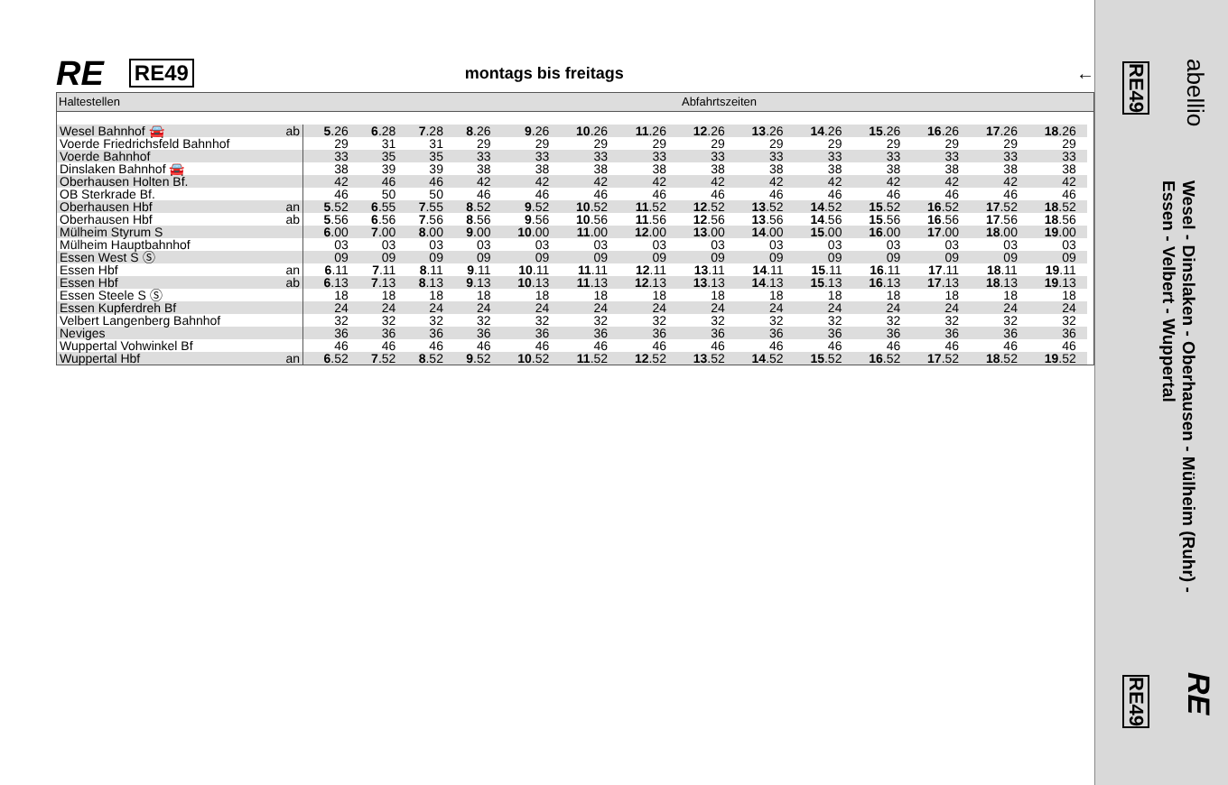RE RE49 montags bis freitags ←
| Haltestellen | | | Abfahrtszeiten | | | | | | | | | | | | | | |
| --- | --- | --- | --- | --- | --- | --- | --- | --- | --- | --- | --- | --- | --- | --- | --- | --- | --- |
| Wesel Bahnhof 🚘 | ab | 5 .26 | 6 .28 | 7 .28 | 8 .26 | 9 .26 | 10 .26 | 11 .26 | 12 .26 | 13 .26 | 14 .26 | 15 .26 | 16 .26 | 17 .26 | 18 .26 | | |
| Voerde Friedrichsfeld Bahnhof | | 29 | 31 | 31 | 29 | 29 | 29 | 29 | 29 | 29 | 29 | 29 | 29 | 29 | 29 | | |
| Voerde Bahnhof | | 33 | 35 | 35 | 33 | 33 | 33 | 33 | 33 | 33 | 33 | 33 | 33 | 33 | 33 | | |
| Dinslaken Bahnhof 🚘 | | 38 | 39 | 39 | 38 | 38 | 38 | 38 | 38 | 38 | 38 | 38 | 38 | 38 | 38 | | |
| Oberhausen Holten Bf. | | 42 | 46 | 46 | 42 | 42 | 42 | 42 | 42 | 42 | 42 | 42 | 42 | 42 | 42 | | |
| OB Sterkrade Bf. | | 46 | 50 | 50 | 46 | 46 | 46 | 46 | 46 | 46 | 46 | 46 | 46 | 46 | 46 | | |
| Oberhausen Hbf | an | 5 .52 | 6 .55 | 7 .55 | 8 .52 | 9 .52 | 10 .52 | 11 .52 | 12 .52 | 13 .52 | 14 .52 | 15 .52 | 16 .52 | 17 .52 | 18 .52 | | |
| Oberhausen Hbf | ab | 5 .56 | 6 .56 | 7 .56 | 8 .56 | 9 .56 | 10 .56 | 11 .56 | 12 .56 | 13 .56 | 14 .56 | 15 .56 | 16 .56 | 17 .56 | 18 .56 | | |
| Mülheim Styrum S | | 6 .00 | 7 .00 | 8 .00 | 9 .00 | 10 .00 | 11 .00 | 12 .00 | 13 .00 | 14 .00 | 15 .00 | 16 .00 | 17 .00 | 18 .00 | 19 .00 | | |
| Mülheim Hauptbahnhof | | 03 | 03 | 03 | 03 | 03 | 03 | 03 | 03 | 03 | 03 | 03 | 03 | 03 | 03 | | |
| Essen West S Ⓢ | | 09 | 09 | 09 | 09 | 09 | 09 | 09 | 09 | 09 | 09 | 09 | 09 | 09 | 09 | | |
| Essen Hbf | an | 6 .11 | 7 .11 | 8 .11 | 9 .11 | 10 .11 | 11 .11 | 12 .11 | 13 .11 | 14 .11 | 15 .11 | 16 .11 | 17 .11 | 18 .11 | 19 .11 | | |
| Essen Hbf | ab | 6 .13 | 7 .13 | 8 .13 | 9 .13 | 10 .13 | 11 .13 | 12 .13 | 13 .13 | 14 .13 | 15 .13 | 16 .13 | 17 .13 | 18 .13 | 19 .13 | | |
| Essen Steele S Ⓢ | | 18 | 18 | 18 | 18 | 18 | 18 | 18 | 18 | 18 | 18 | 18 | 18 | 18 | 18 | | |
| Essen Kupferdreh Bf | | 24 | 24 | 24 | 24 | 24 | 24 | 24 | 24 | 24 | 24 | 24 | 24 | 24 | 24 | | |
| Velbert Langenberg Bahnhof | | 32 | 32 | 32 | 32 | 32 | 32 | 32 | 32 | 32 | 32 | 32 | 32 | 32 | 32 | | |
| Neviges | | 36 | 36 | 36 | 36 | 36 | 36 | 36 | 36 | 36 | 36 | 36 | 36 | 36 | 36 | | |
| Wuppertal Vohwinkel Bf | | 46 | 46 | 46 | 46 | 46 | 46 | 46 | 46 | 46 | 46 | 46 | 46 | 46 | 46 | | |
| Wuppertal Hbf | an | 6 .52 | 7 .52 | 8 .52 | 9 .52 | 10 .52 | 11 .52 | 12 .52 | 13 .52 | 14 .52 | 15 .52 | 16 .52 | 17 .52 | 18 .52 | 19 .52 | | |
abellio
RE49
Wesel - Dinslaken - Oberhausen - Mülheim (Ruhr) -
Essen - Velbert - Wuppertal
RE
RE49